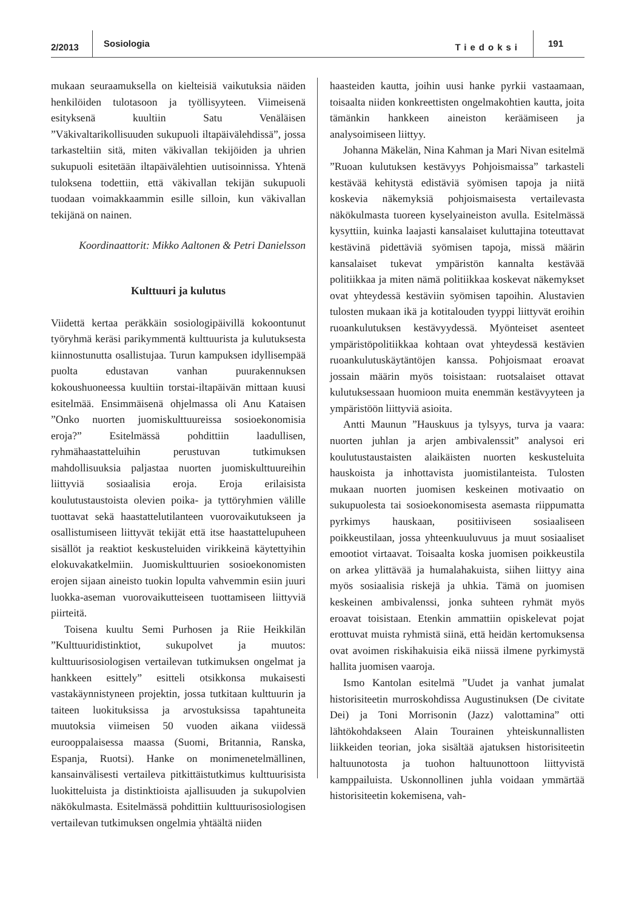2/2013 Sosiologia Tiedoksi 191
mukaan seuraamuksella on kielteisiä vaikutuksia näiden henkilöiden tulotasoon ja työllisyyteen. Viimeisenä esityksenä kuultiin Satu Venäläisen ”Väkivaltarikollisuuden sukupuoli iltapäivälehdissä”, jossa tarkasteltiin sitä, miten väkivallan tekijöiden ja uhrien sukupuoli esitetään iltapäivälehtien uutisoinnissa. Yhtenä tuloksena todettiin, että väkivallan tekijän sukupuoli tuodaan voimakkaammin esille silloin, kun väkivallan tekijänä on nainen.
Koordinaattorit: Mikko Aaltonen & Petri Danielsson
Kulttuuri ja kulutus
Viidettä kertaa peräkkäin sosiologipäivillä kokoontunut työryhmä keräsi parikymmentä kulttuurista ja kulutuksesta kiinnostunutta osallistujaa. Turun kampuksen idyllisempää puolta edustavan vanhan puurakennuksen kokoushuoneessa kuultiin torstai-iltapäivän mittaan kuusi esitelmää. Ensimmäisenä ohjelmassa oli Anu Kataisen ”Onko nuorten juomiskulttuureissa sosioekonomisia eroja?” Esitelmässä pohdittiin laadullisen, ryhmähaastatteluihin perustuvan tutkimuksen mahdollisuuksia paljastaa nuorten juomiskulttuureihin liittyviä sosiaalisia eroja. Eroja erilaisista koulutustaustoista olevien poika- ja tyttöryhmien välille tuottavat sekä haastattelutilanteen vuorovaikutukseen ja osallistumiseen liittyvät tekijät että itse haastattelupuheen sisällöt ja reaktiot keskusteluiden virikkeinä käytettyihin elokuvakatkelmiin. Juomiskulttuurien sosioekonomisten erojen sijaan aineisto tuokin lopulta vahvemmin esiin juuri luokka-aseman vuorovaikutteiseen tuottamiseen liittyviä piirteitä.
Toisena kuultu Semi Purhosen ja Riie Heikkilän ”Kulttuuridistinktiot, sukupolvet ja muutos: kulttuurisosiologisen vertailevan tutkimuksen ongelmat ja hankkeen esittely” esitteli otsikkonsa mukaisesti vastakäynnistyneen projektin, jossa tutkitaan kulttuurin ja taiteen luokituksissa ja arvostuksissa tapahtuneita muutoksia viimeisen 50 vuoden aikana viidessä eurooppalaisessa maassa (Suomi, Britannia, Ranska, Espanja, Ruotsi). Hanke on monimenetelmällinen, kansainvälisesti vertaileva pitkittäistutkimus kulttuurisista luokitteluista ja distinktioista ajallisuuden ja sukupolvien näkökulmasta. Esitelmässä pohdittiin kulttuurisosiologisen vertailevan tutkimuksen ongelmia yhtäältä niiden
haasteiden kautta, joihin uusi hanke pyrkii vastaamaan, toisaalta niiden konkreettisten ongelmakohtien kautta, joita tämänkin hankkeen aineiston keräämiseen ja analysoimiseen liittyy.
Johanna Mäkelän, Nina Kahman ja Mari Nivan esitelmä ”Ruoan kulutuksen kestävyys Pohjoismaissa” tarkasteli kestävää kehitystä edistäviä syömisen tapoja ja niitä koskevia näkemyksiä pohjoismaisesta vertailevasta näkökulmasta tuoreen kyselyaineiston avulla. Esitelmässä kysyttiin, kuinka laajasti kansalaiset kuluttajina toteuttavat kestävinä pidettäviä syömisen tapoja, missä määrin kansalaiset tukevat ympäristön kannalta kestävää politiikkaa ja miten nämä politiikkaa koskevat näkemykset ovat yhteydessä kestäviin syömisen tapoihin. Alustavien tulosten mukaan ikä ja kotitalouden tyyppi liittyvät eroihin ruoankulutuksen kestävyydessä. Myönteiset asenteet ympäristöpolitiikkaa kohtaan ovat yhteydessä kestävien ruoankulutuskäytäntöjen kanssa. Pohjoismaat eroavat jossain määrin myös toisistaan: ruotsalaiset ottavat kulutuksessaan huomioon muita enemmän kestävyyteen ja ympäristöön liittyviä asioita.
Antti Maunun ”Hauskuus ja tylsyys, turva ja vaara: nuorten juhlan ja arjen ambivalenssit” analysoi eri koulutustaustaisten alaikäisten nuorten keskusteluita hauskoista ja inhottavista juomistilanteista. Tulosten mukaan nuorten juomisen keskeinen motivaatio on sukupuolesta tai sosioekonomisesta asemasta riippumatta pyrkimys hauskaan, positiiviseen sosiaaliseen poikkeustilaan, jossa yhteenkuuluvuus ja muut sosiaaliset emootiot virtaavat. Toisaalta koska juomisen poikkeustila on arkea ylittävää ja humalahakuista, siihen liittyy aina myös sosiaalisia riskejä ja uhkia. Tämä on juomisen keskeinen ambivalenssi, jonka suhteen ryhmät myös eroavat toisistaan. Etenkin ammattiin opiskelevat pojat erottuvat muista ryhmistä siinä, että heidän kertomuksensa ovat avoimen riskihakuisia eikä niissä ilmene pyrkimystä hallita juomisen vaaroja.
Ismo Kantolan esitelmä ”Uudet ja vanhat jumalat historisiteetin murroskohdissa Augustinuksen (De civitate Dei) ja Toni Morrisonin (Jazz) valottamina” otti lähtökohdakseen Alain Tourainen yhteiskunnallisten liikkeiden teorian, joka sisältää ajatuksen historisiteetin haltuunotosta ja tuohon haltuunottoon liittyvistä kamppailuista. Uskonnollinen juhla voidaan ymmärtää historisiteetin kokemisena, vah-